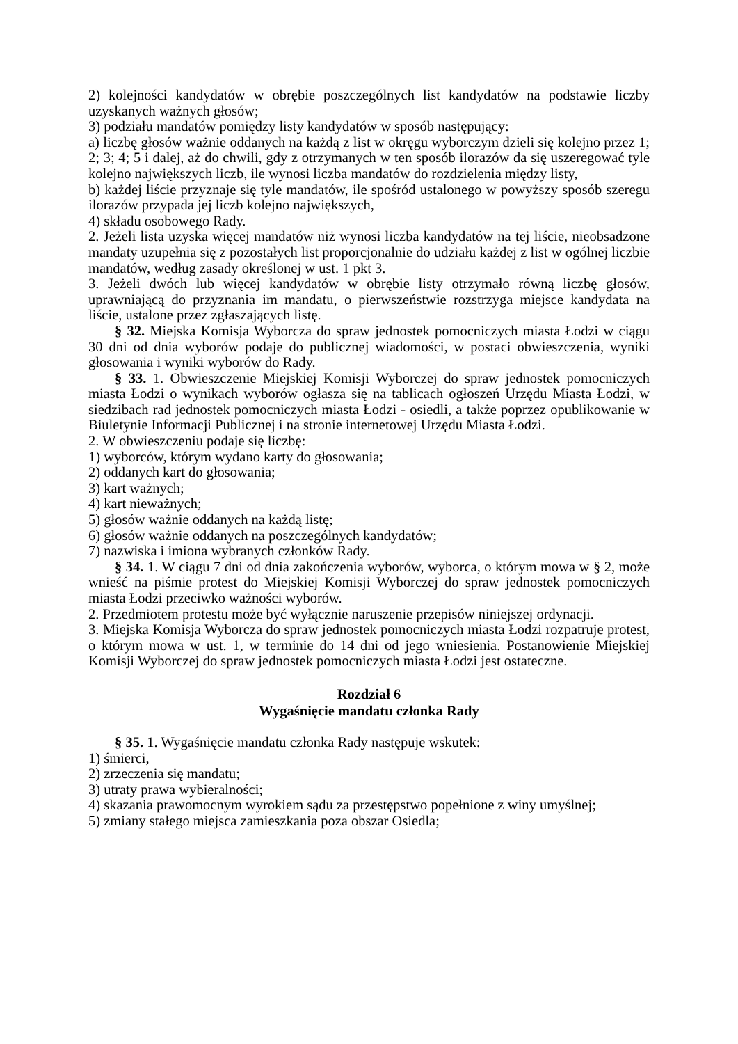2) kolejności kandydatów w obrębie poszczególnych list kandydatów na podstawie liczby uzyskanych ważnych głosów;
3) podziału mandatów pomiędzy listy kandydatów w sposób następujący:
a) liczbę głosów ważnie oddanych na każdą z list w okręgu wyborczym dzieli się kolejno przez 1; 2; 3; 4; 5 i dalej, aż do chwili, gdy z otrzymanych w ten sposób ilorazów da się uszeregować tyle kolejno największych liczb, ile wynosi liczba mandatów do rozdzielenia między listy,
b) każdej liście przyznaje się tyle mandatów, ile spośród ustalonego w powyższy sposób szeregu ilorazów przypada jej liczb kolejno największych,
4) składu osobowego Rady.
2. Jeżeli lista uzyska więcej mandatów niż wynosi liczba kandydatów na tej liście, nieobsadzone mandaty uzupełnia się z pozostałych list proporcjonalnie do udziału każdej z list w ogólnej liczbie mandatów, według zasady określonej w ust. 1 pkt 3.
3. Jeżeli dwóch lub więcej kandydatów w obrębie listy otrzymało równą liczbę głosów, uprawniającą do przyznania im mandatu, o pierwszeństwie rozstrzyga miejsce kandydata na liście, ustalone przez zgłaszających listę.
§ 32. Miejska Komisja Wyborcza do spraw jednostek pomocniczych miasta Łodzi w ciągu 30 dni od dnia wyborów podaje do publicznej wiadomości, w postaci obwieszczenia, wyniki głosowania i wyniki wyborów do Rady.
§ 33. 1. Obwieszczenie Miejskiej Komisji Wyborczej do spraw jednostek pomocniczych miasta Łodzi o wynikach wyborów ogłasza się na tablicach ogłoszeń Urzędu Miasta Łodzi, w siedzibach rad jednostek pomocniczych miasta Łodzi - osiedli, a także poprzez opublikowanie w Biuletynie Informacji Publicznej i na stronie internetowej Urzędu Miasta Łodzi.
2. W obwieszczeniu podaje się liczbę:
1) wyborców, którym wydano karty do głosowania;
2) oddanych kart do głosowania;
3) kart ważnych;
4) kart nieważnych;
5) głosów ważnie oddanych na każdą listę;
6) głosów ważnie oddanych na poszczególnych kandydatów;
7) nazwiska i imiona wybranych członków Rady.
§ 34. 1. W ciągu 7 dni od dnia zakończenia wyborów, wyborca, o którym mowa w § 2, może wnieść na piśmie protest do Miejskiej Komisji Wyborczej do spraw jednostek pomocniczych miasta Łodzi przeciwko ważności wyborów.
2. Przedmiotem protestu może być wyłącznie naruszenie przepisów niniejszej ordynacji.
3. Miejska Komisja Wyborcza do spraw jednostek pomocniczych miasta Łodzi rozpatruje protest, o którym mowa w ust. 1, w terminie do 14 dni od jego wniesienia. Postanowienie Miejskiej Komisji Wyborczej do spraw jednostek pomocniczych miasta Łodzi jest ostateczne.
Rozdział 6
Wygaśnięcie mandatu członka Rady
§ 35. 1. Wygaśnięcie mandatu członka Rady następuje wskutek:
1) śmierci,
2) zrzeczenia się mandatu;
3) utraty prawa wybieralności;
4) skazania prawomocnym wyrokiem sądu za przestępstwo popełnione z winy umyślnej;
5) zmiany stałego miejsca zamieszkania poza obszar Osiedla;